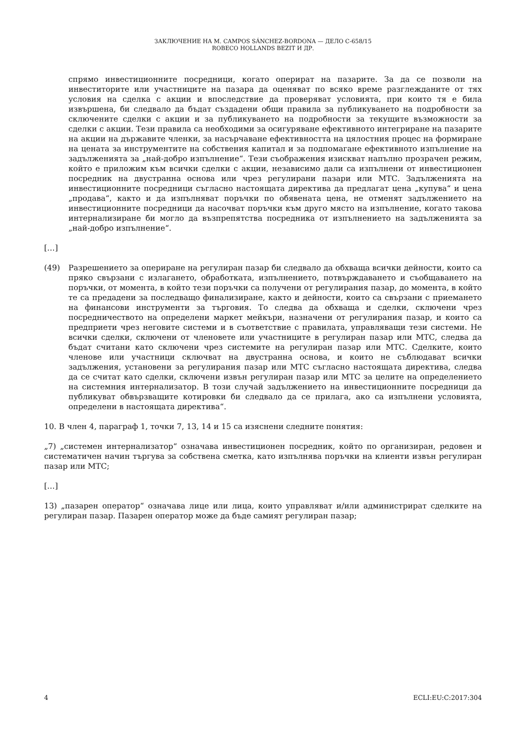ЗАКЛЮЧЕНИЕ НА M. CAMPOS SÁNCHEZ-BORDONA — ДЕЛО C-658/15
ROBECO HOLLANDS BEZIT И ДР.
спрямо инвестиционните посредници, когато оперират на пазарите. За да се позволи на инвеститорите или участниците на пазара да оценяват по всяко време разглежданите от тях условия на сделка с акции и впоследствие да проверяват условията, при които тя е била извършена, би следвало да бъдат създадени общи правила за публикуването на подробности за сключените сделки с акции и за публикуването на подробности за текущите възможности за сделки с акции. Тези правила са необходими за осигуряване ефективното интегриране на пазарите на акции на държавите членки, за насърчаване ефективността на цялостния процес на формиране на цената за инструментите на собствения капитал и за подпомагане ефективното изпълнение на задълженията за „най-добро изпълнение“. Тези съображения изискват напълно прозрачен режим, който е приложим към всички сделки с акции, независимо дали са изпълнени от инвестиционен посредник на двустранна основа или чрез регулирани пазари или МТС. Задълженията на инвестиционните посредници съгласно настоящата директива да предлагат цена „купува“ и цена „продава“, както и да изпълняват поръчки по обявената цена, не отменят задължението на инвестиционните посредници да насочват поръчки към друго място на изпълнение, когато такова интернализиране би могло да възпрепятства посредника от изпълнението на задълженията за „най-добро изпълнение“.
[…]
(49) Разрешението за опериране на регулиран пазар би следвало да обхваща всички дейности, които са пряко свързани с излагането, обработката, изпълнението, потвърждаването и съобщаването на поръчки, от момента, в който тези поръчки са получени от регулирания пазар, до момента, в който те са предадени за последващо финализиране, както и дейности, които са свързани с приемането на финансови инструменти за търговия. То следва да обхваща и сделки, сключени чрез посредничеството на определени маркет мейкъри, назначени от регулирания пазар, и които са предприети чрез неговите системи и в съответствие с правилата, управляващи тези системи. Не всички сделки, сключени от членовете или участниците в регулиран пазар или МТС, следва да бъдат считани като сключени чрез системите на регулиран пазар или МТС. Сделките, които членове или участници сключват на двустранна основа, и които не съблюдават всички задължения, установени за регулирания пазар или МТС съгласно настоящата директива, следва да се считат като сделки, сключени извън регулиран пазар или МТС за целите на определението на системния интернализатор. В този случай задължението на инвестиционните посредници да публикуват обвързващите котировки би следвало да се прилага, ако са изпълнени условията, определени в настоящата директива“.
10. В член 4, параграф 1, точки 7, 13, 14 и 15 са изяснени следните понятия:
„7) „системен интернализатор“ означава инвестиционен посредник, който по организиран, редовен и систематичен начин търгува за собствена сметка, като изпълнява поръчки на клиенти извън регулиран пазар или МТС;
[…]
13) „пазарен оператор“ означава лице или лица, които управляват и/или администрират сделките на регулиран пазар. Пазарен оператор може да бъде самият регулиран пазар;
4 ECLI:EU:C:2017:304